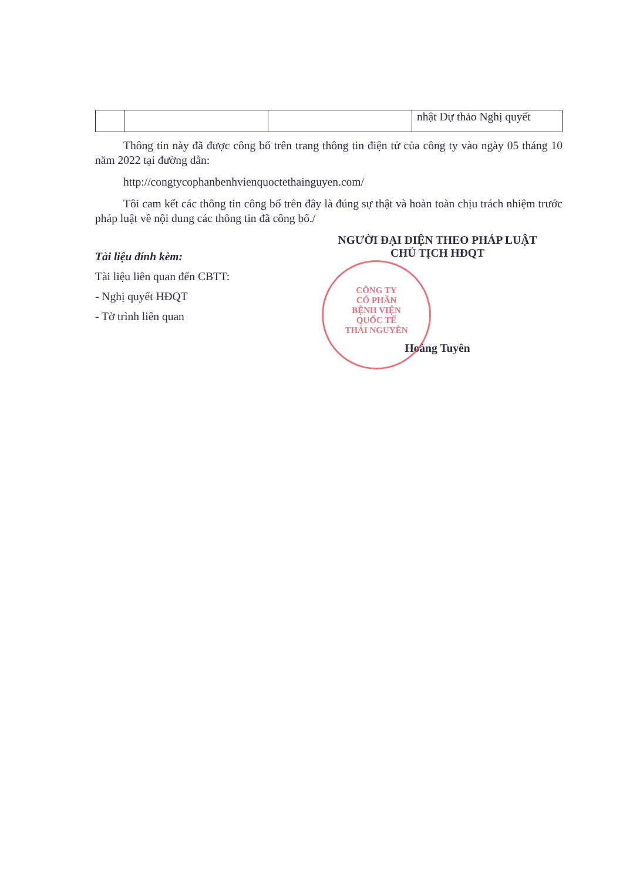| | | | nhật Dự thảo Nghị quyết |
Thông tin này đã được công bố trên trang thông tin điện tử của công ty vào ngày 05 tháng 10 năm 2022 tại đường dẫn:
http://congtycophanbenhvienquoctethainguyen.com/
Tôi cam kết các thông tin công bố trên đây là đúng sự thật và hoàn toàn chịu trách nhiệm trước pháp luật về nội dung các thông tin đã công bố./
Tài liệu đính kèm:
Tài liệu liên quan đến CBTT:
- Nghị quyết HĐQT
- Tờ trình liên quan
NGƯỜI ĐẠI DIỆN THEO PHÁP LUẬT
CHỦ TỊCH HĐQT
Hoàng Tuyên
CÔNG TY
CỔ PHẦN
BỆNH VIỆN
QUỐC TẾ
THÁI NGUYÊN